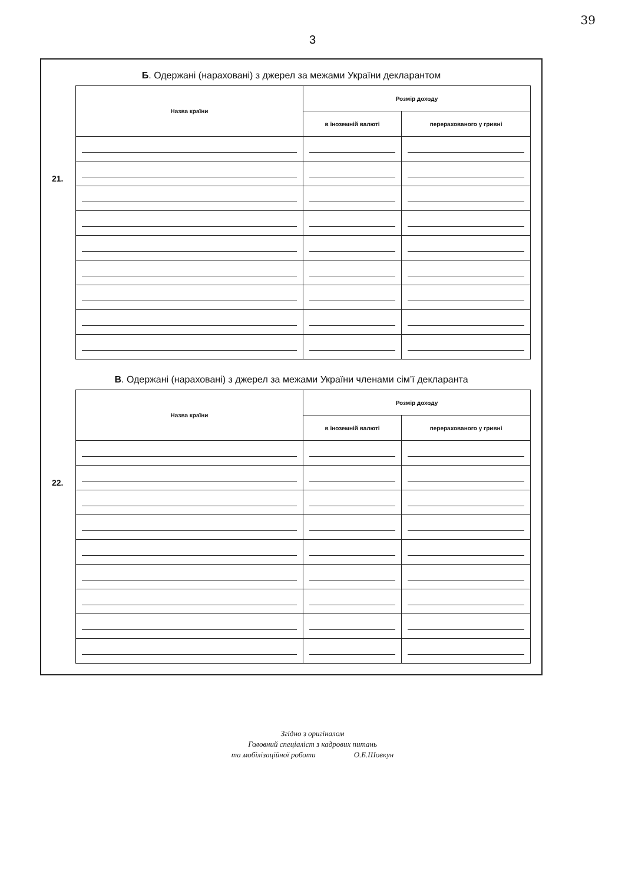39
3
Б. Одержані (нараховані) з джерел за межами України декларантом
21.
| Назва країни | Розмір доходу | |
| --- | --- | --- |
| | в іноземній валюті | перерахованого у гривні |
В. Одержані (нараховані) з джерел за межами України членами сім’ї декларанта
22.
| Назва країни | Розмір доходу | |
| --- | --- | --- |
| | в іноземній валюті | перерахованого у гривні |
Згідно з оригіналом
Головний спеціаліст з кадрових питань
та мобілізаційної роботи О.Б.Шовкун